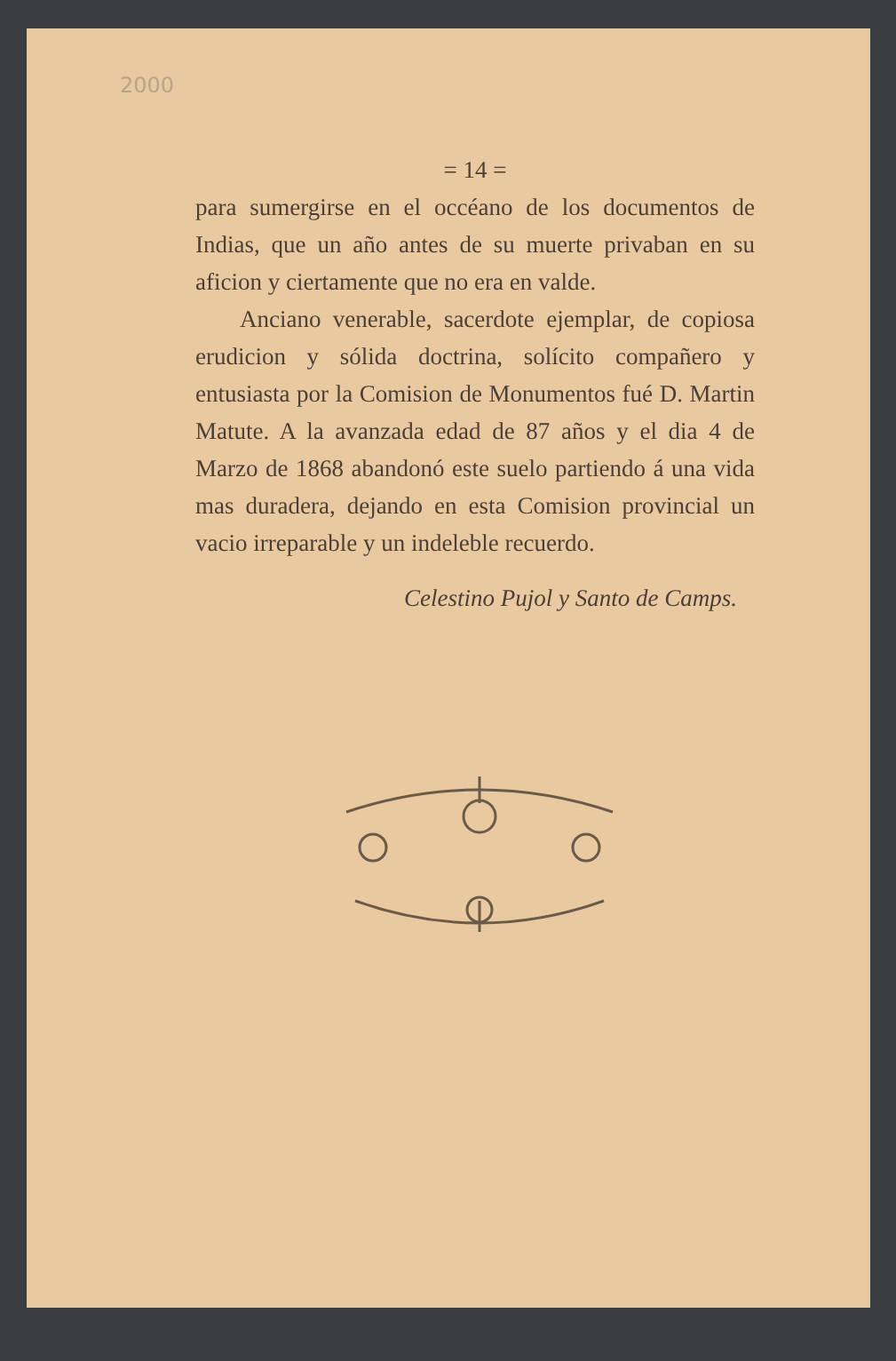2000
= 14 =
para sumergirse en el occéano de los documentos de Indias, que un año antes de su muerte privaban en su aficion y ciertamente que no era en valde.
Anciano venerable, sacerdote ejemplar, de copiosa erudicion y sólida doctrina, solícito compañero y entusiasta por la Comision de Monumentos fué D. Martin Matute. A la avanzada edad de 87 años y el dia 4 de Marzo de 1868 abandonó este suelo partiendo á una vida mas duradera, dejando en esta Comision provincial un vacio irreparable y un indeleble recuerdo.
Celestino Pujol y Santo de Camps.